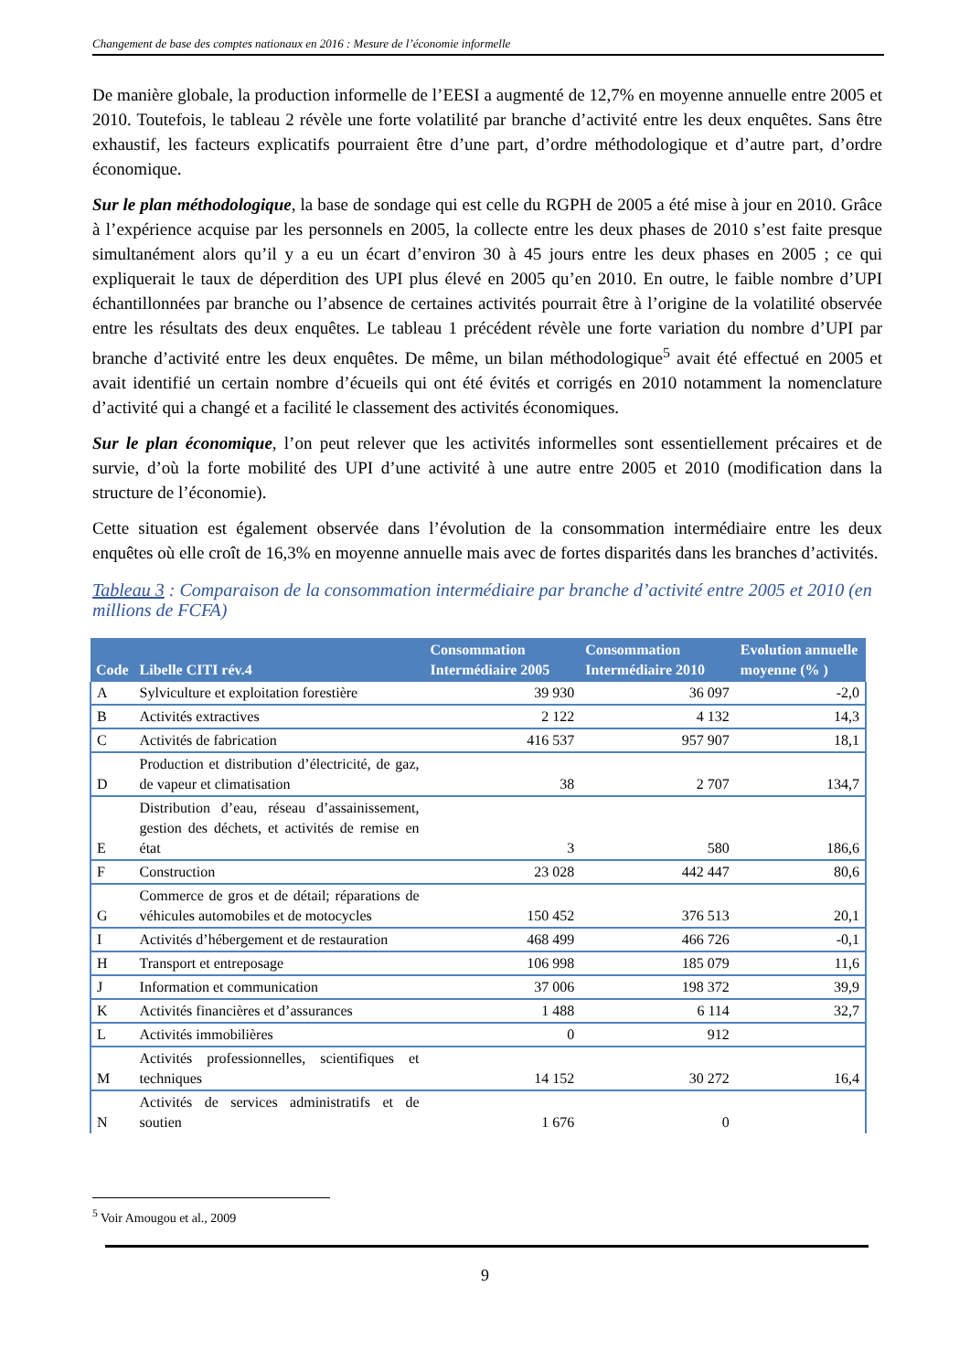Changement de base des comptes nationaux en 2016 : Mesure de l’économie informelle
De manière globale, la production informelle de l’EESI a augmenté de 12,7% en moyenne annuelle entre 2005 et 2010. Toutefois, le tableau 2 révèle une forte volatilité par branche d’activité entre les deux enquêtes. Sans être exhaustif, les facteurs explicatifs pourraient être d’une part, d’ordre méthodologique et d’autre part, d’ordre économique.
Sur le plan méthodologique, la base de sondage qui est celle du RGPH de 2005 a été mise à jour en 2010. Grâce à l’expérience acquise par les personnels en 2005, la collecte entre les deux phases de 2010 s’est faite presque simultanément alors qu’il y a eu un écart d’environ 30 à 45 jours entre les deux phases en 2005 ; ce qui expliquerait le taux de déperdition des UPI plus élevé en 2005 qu’en 2010. En outre, le faible nombre d’UPI échantillonnées par branche ou l’absence de certaines activités pourrait être à l’origine de la volatilité observée entre les résultats des deux enquêtes. Le tableau 1 précédent révèle une forte variation du nombre d’UPI par branche d’activité entre les deux enquêtes. De même, un bilan méthodologique<sup>5</sup> avait été effectué en 2005 et avait identifié un certain nombre d’écueils qui ont été évités et corrigés en 2010 notamment la nomenclature d’activité qui a changé et a facilité le classement des activités économiques.
Sur le plan économique, l’on peut relever que les activités informelles sont essentiellement précaires et de survie, d’où la forte mobilité des UPI d’une activité à une autre entre 2005 et 2010 (modification dans la structure de l’économie).
Cette situation est également observée dans l’évolution de la consommation intermédiaire entre les deux enquêtes où elle croît de 16,3% en moyenne annuelle mais avec de fortes disparités dans les branches d’activités.
Tableau 3 : Comparaison de la consommation intermédiaire par branche d’activité entre 2005 et 2010 (en millions de FCFA)
| Code | Libelle CITI rév.4 | Consommation Intermédiaire 2005 | Consommation Intermédiaire 2010 | Evolution annuelle moyenne (% ) |
| --- | --- | --- | --- | --- |
| A | Sylviculture et exploitation forestière | 39 930 | 36 097 | -2,0 |
| B | Activités extractives | 2 122 | 4 132 | 14,3 |
| C | Activités de fabrication | 416 537 | 957 907 | 18,1 |
| D | Production et distribution d’électricité, de gaz, de vapeur et climatisation | 38 | 2 707 | 134,7 |
| E | Distribution d’eau, réseau d’assainissement, gestion des déchets, et activités de remise en état | 3 | 580 | 186,6 |
| F | Construction | 23 028 | 442 447 | 80,6 |
| G | Commerce de gros et de détail; réparations de véhicules automobiles et de motocycles | 150 452 | 376 513 | 20,1 |
| I | Activités d’hébergement et de restauration | 468 499 | 466 726 | -0,1 |
| H | Transport et entreposage | 106 998 | 185 079 | 11,6 |
| J | Information et communication | 37 006 | 198 372 | 39,9 |
| K | Activités financières et d’assurances | 1 488 | 6 114 | 32,7 |
| L | Activités immobilières | 0 | 912 | |
| M | Activités professionnelles, scientifiques et techniques | 14 152 | 30 272 | 16,4 |
| N | Activités de services administratifs et de soutien | 1 676 | 0 | |
<sup>5</sup> Voir Amougou et al., 2009
9